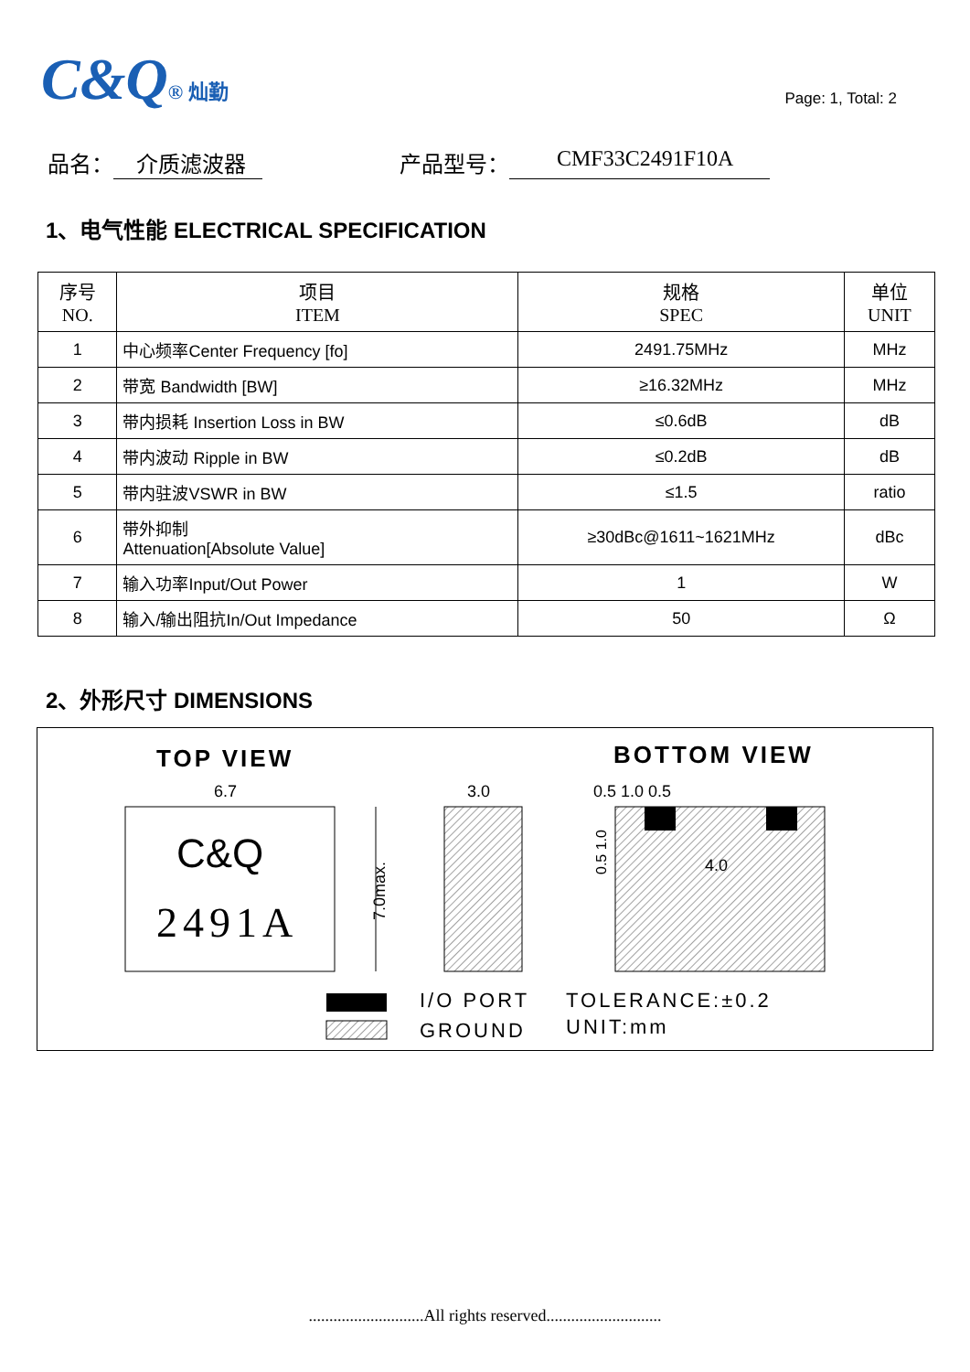C&Q® 灿勤
Page: 1, Total: 2
品名： 介质滤波器 产品型号： CMF33C2491F10A
1、电气性能 ELECTRICAL SPECIFICATION
| 序号 NO. | 项目 ITEM | 规格 SPEC | 单位 UNIT |
| --- | --- | --- | --- |
| 1 | 中心频率Center Frequency [fo] | 2491.75MHz | MHz |
| 2 | 带宽 Bandwidth [BW] | ≥16.32MHz | MHz |
| 3 | 带内损耗 Insertion Loss in BW | ≤0.6dB | dB |
| 4 | 带内波动 Ripple in BW | ≤0.2dB | dB |
| 5 | 带内驻波VSWR in BW | ≤1.5 | ratio |
| 6 | 带外抑制 Attenuation[Absolute Value] | ≥30dBc@1611~1621MHz | dBc |
| 7 | 输入功率Input/Out Power | 1 | W |
| 8 | 输入/输出阻抗In/Out Impedance | 50 | Ω |
2、外形尺寸 DIMENSIONS
TOP VIEW
BOTTOM VIEW
6.7
C&Q
2491A
7.0max.
3.0
0.5 1.0 0.5
4.0
0.5 1.0
I/O PORT
GROUND
TOLERANCE:±0.2
UNIT:mm
............................All rights reserved............................